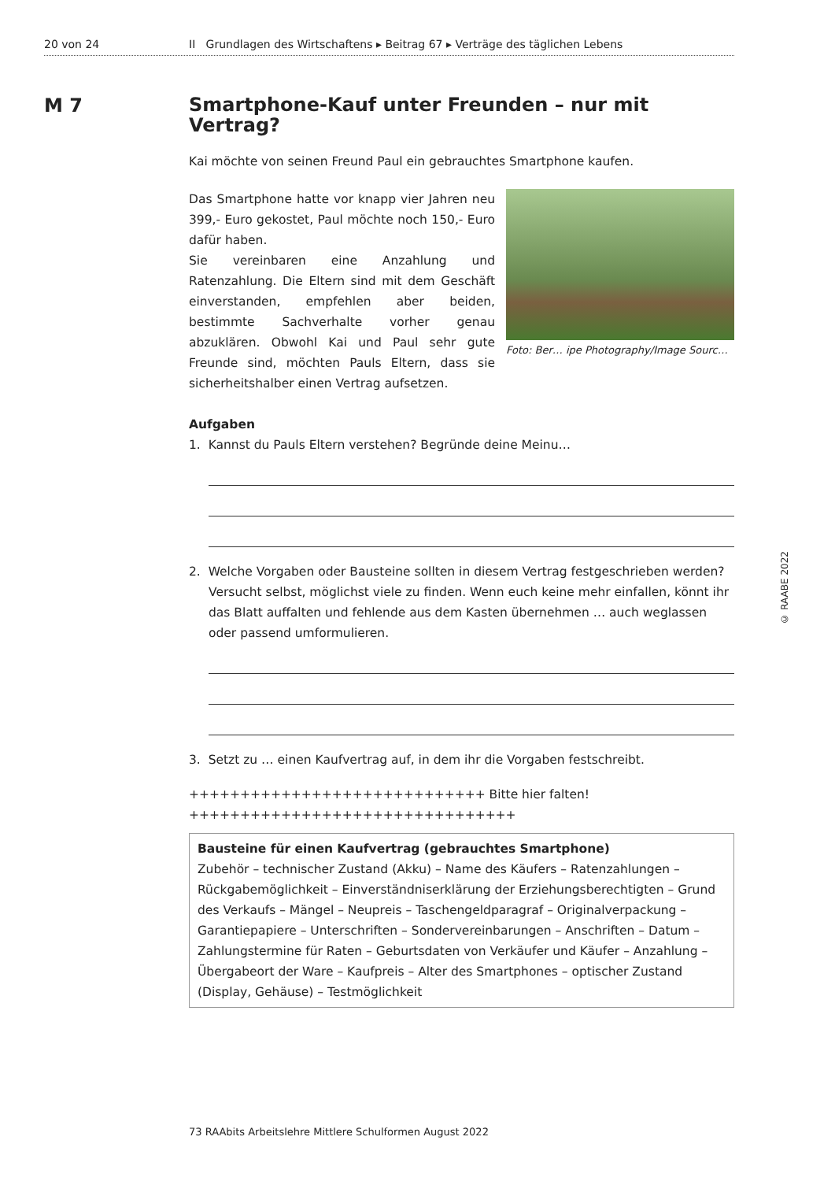20 von 24 II Grundlagen des Wirtschaftens ▸ Beitrag 67 ▸ Verträge des täglichen Lebens
M 7
Smartphone-Kauf unter Freunden – nur mit Vertrag?
Kai möchte von seinen Freund Paul ein gebrauchtes Smartphone kaufen.
Das Smartphone hatte vor knapp vier Jahren neu 399,- Euro gekostet, Paul möchte noch 150,- Euro dafür haben.
Sie vereinbaren eine Anzahlung und Ratenzahlung. Die Eltern sind mit dem Geschäft einverstanden, empfehlen aber beiden, bestimmte Sachverhalte vorher genau abzuklären. Obwohl Kai und Paul sehr gute Freunde sind, möchten Pauls Eltern, dass sie sicherheitshalber einen Vertrag aufsetzen.
Foto: Ber… ipe Photography/Image Sourc…
Aufgaben
1. Kannst du Pauls Eltern verstehen? Begründe deine Meinu…
2. Welche Vorgaben oder Bausteine sollten in diesem Vertrag festgeschrieben werden? Versucht selbst, möglichst viele zu finden. Wenn euch keine mehr einfallen, könnt ihr das Blatt auffalten und fehlende aus dem Kasten übernehmen … auch weglassen oder passend umformulieren.
3. Setzt zu … einen Kaufvertrag auf, in dem ihr die Vorgaben festschreibt.
+++++++++++++++++++++++++++++ Bitte hier falten! ++++++++++++++++++++++++++++++++
Bausteine für einen Kaufvertrag (gebrauchtes Smartphone)
Zubehör – technischer Zustand (Akku) – Name des Käufers – Ratenzahlungen – Rückgabemöglichkeit – Einverständniserklärung der Erziehungsberechtigten – Grund des Verkaufs – Mängel – Neupreis – Taschengeldparagraf – Originalverpackung – Garantiepapiere – Unterschriften – Sondervereinbarungen – Anschriften – Datum – Zahlungstermine für Raten – Geburtsdaten von Verkäufer und Käufer – Anzahlung – Übergabeort der Ware – Kaufpreis – Alter des Smartphones – optischer Zustand (Display, Gehäuse) – Testmöglichkeit
© RAABE 2022
73 RAAbits Arbeitslehre Mittlere Schulformen August 2022